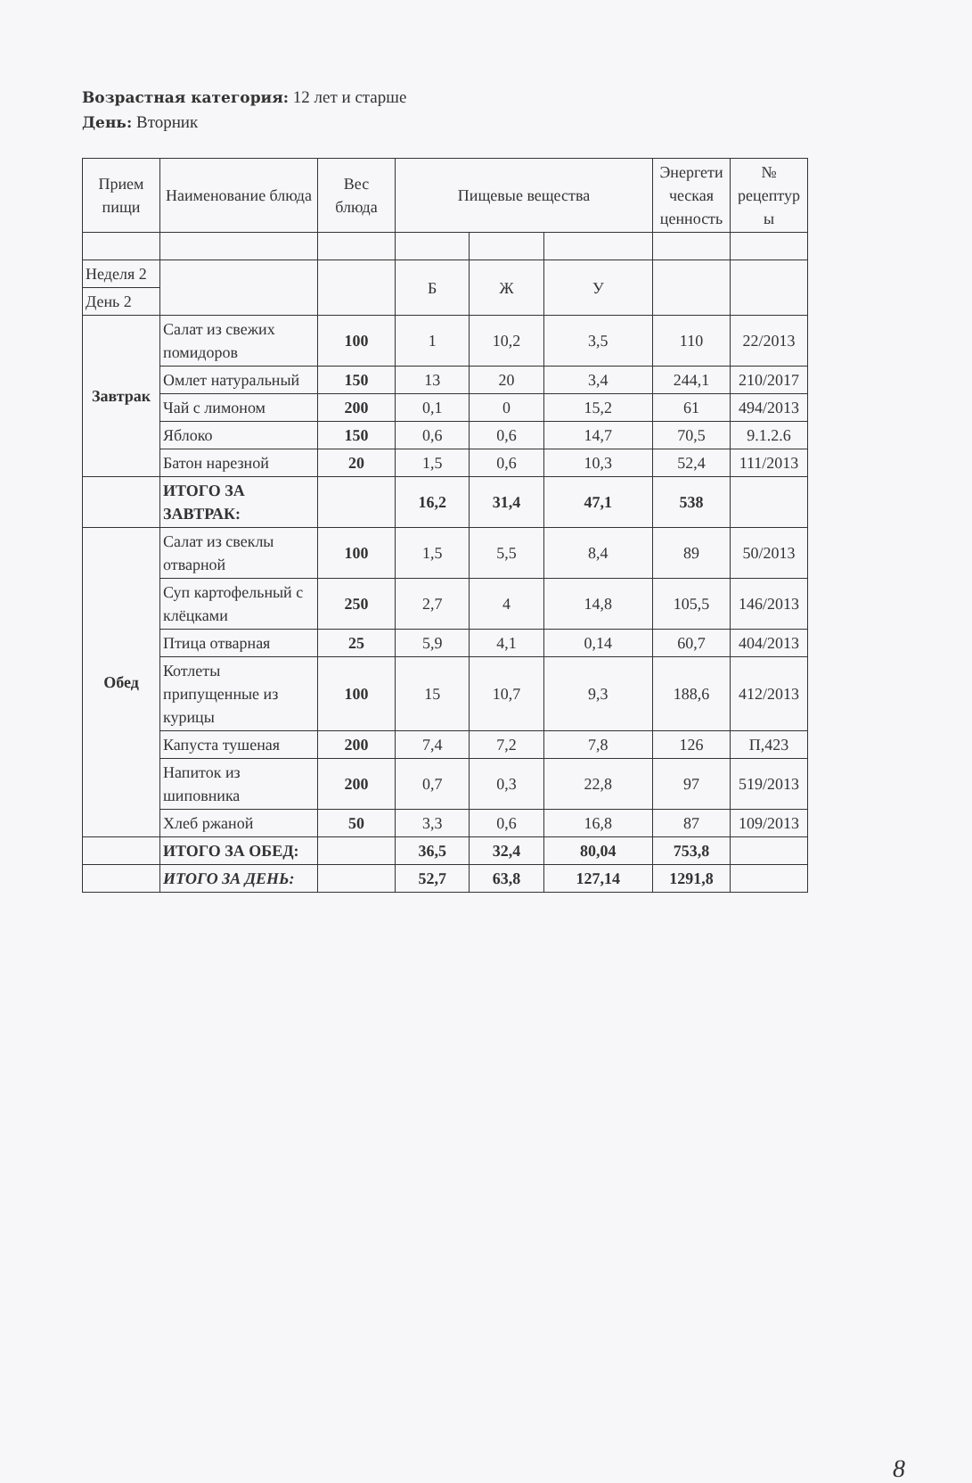Возрастная категория: 12 лет и старше
День: Вторник
| Прием пищи | Наименование блюда | Вес блюда | Пищевые вещества | | | Энергети ческая ценность | № рецептур ы |
| --- | --- | --- | --- | --- | --- | --- | --- |
| Неделя 2 | | | Б | Ж | У | | |
| День 2 | | | | | | | |
| Завтрак | Салат из свежих помидоров | 100 | 1 | 10,2 | 3,5 | 110 | 22/2013 |
| | Омлет натуральный | 150 | 13 | 20 | 3,4 | 244,1 | 210/2017 |
| | Чай с лимоном | 200 | 0,1 | 0 | 15,2 | 61 | 494/2013 |
| | Яблоко | 150 | 0,6 | 0,6 | 14,7 | 70,5 | 9.1.2.6 |
| | Батон нарезной | 20 | 1,5 | 0,6 | 10,3 | 52,4 | 111/2013 |
| | ИТОГО ЗА ЗАВТРАК: | | 16,2 | 31,4 | 47,1 | 538 | |
| Обед | Салат из свеклы отварной | 100 | 1,5 | 5,5 | 8,4 | 89 | 50/2013 |
| | Суп картофельный с клёцками | 250 | 2,7 | 4 | 14,8 | 105,5 | 146/2013 |
| | Птица отварная | 25 | 5,9 | 4,1 | 0,14 | 60,7 | 404/2013 |
| | Котлеты припущенные из курицы | 100 | 15 | 10,7 | 9,3 | 188,6 | 412/2013 |
| | Капуста тушеная | 200 | 7,4 | 7,2 | 7,8 | 126 | П,423 |
| | Напиток из шиповника | 200 | 0,7 | 0,3 | 22,8 | 97 | 519/2013 |
| | Хлеб ржаной | 50 | 3,3 | 0,6 | 16,8 | 87 | 109/2013 |
| | ИТОГО ЗА ОБЕД: | | 36,5 | 32,4 | 80,04 | 753,8 | |
| | ИТОГО ЗА ДЕНЬ: | | 52,7 | 63,8 | 127,14 | 1291,8 | |
8